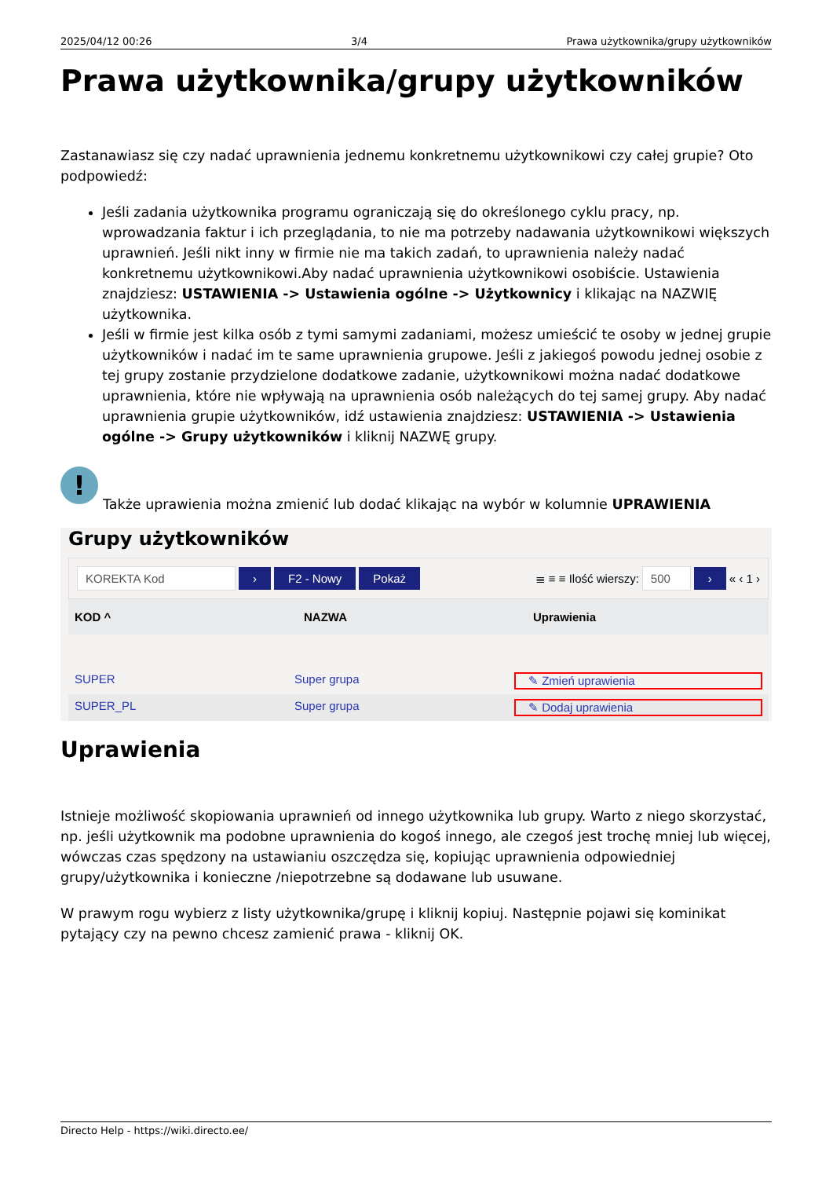2025/04/12 00:26 3/4 Prawa użytkownika/grupy użytkowników
Prawa użytkownika/grupy użytkowników
Zastanawiasz się czy nadać uprawnienia jednemu konkretnemu użytkownikowi czy całej grupie? Oto podpowiedź:
Jeśli zadania użytkownika programu ograniczają się do określonego cyklu pracy, np. wprowadzania faktur i ich przeglądania, to nie ma potrzeby nadawania użytkownikowi większych uprawnień. Jeśli nikt inny w firmie nie ma takich zadań, to uprawnienia należy nadać konkretnemu użytkownikowi.Aby nadać uprawnienia użytkownikowi osobiście. Ustawienia znajdziesz: USTAWIENIA -> Ustawienia ogólne -> Użytkownicy i klikając na NAZWIĘ użytkownika.
Jeśli w firmie jest kilka osób z tymi samymi zadaniami, możesz umieścić te osoby w jednej grupie użytkowników i nadać im te same uprawnienia grupowe. Jeśli z jakiegoś powodu jednej osobie z tej grupy zostanie przydzielone dodatkowe zadanie, użytkownikowi można nadać dodatkowe uprawnienia, które nie wpływają na uprawnienia osób należących do tej samej grupy. Aby nadać uprawnienia grupie użytkowników, idź ustawienia znajdziesz: USTAWIENIA -> Ustawienia ogólne -> Grupy użytkowników i kliknij NAZWĘ grupy.
!
Także uprawienia można zmienić lub dodać klikając na wybór w kolumnie UPRAWIENIA
Grupy użytkowników
KOREKTA Kod › F2 - Nowy Pokaż ≣ ≡ ≡ Ilość wierszy: 500 › « ‹ 1 ›
KOD ^ NAZWA Uprawienia
SUPER Super grupa ✎ Zmień uprawienia
SUPER_PL Super grupa ✎ Dodaj uprawienia
Uprawienia
Istnieje możliwość skopiowania uprawnień od innego użytkownika lub grupy. Warto z niego skorzystać, np. jeśli użytkownik ma podobne uprawnienia do kogoś innego, ale czegoś jest trochę mniej lub więcej, wówczas czas spędzony na ustawianiu oszczędza się, kopiując uprawnienia odpowiedniej grupy/użytkownika i konieczne /niepotrzebne są dodawane lub usuwane.
W prawym rogu wybierz z listy użytkownika/grupę i kliknij kopiuj. Następnie pojawi się kominikat pytający czy na pewno chcesz zamienić prawa - kliknij OK.
Directo Help - https://wiki.directo.ee/